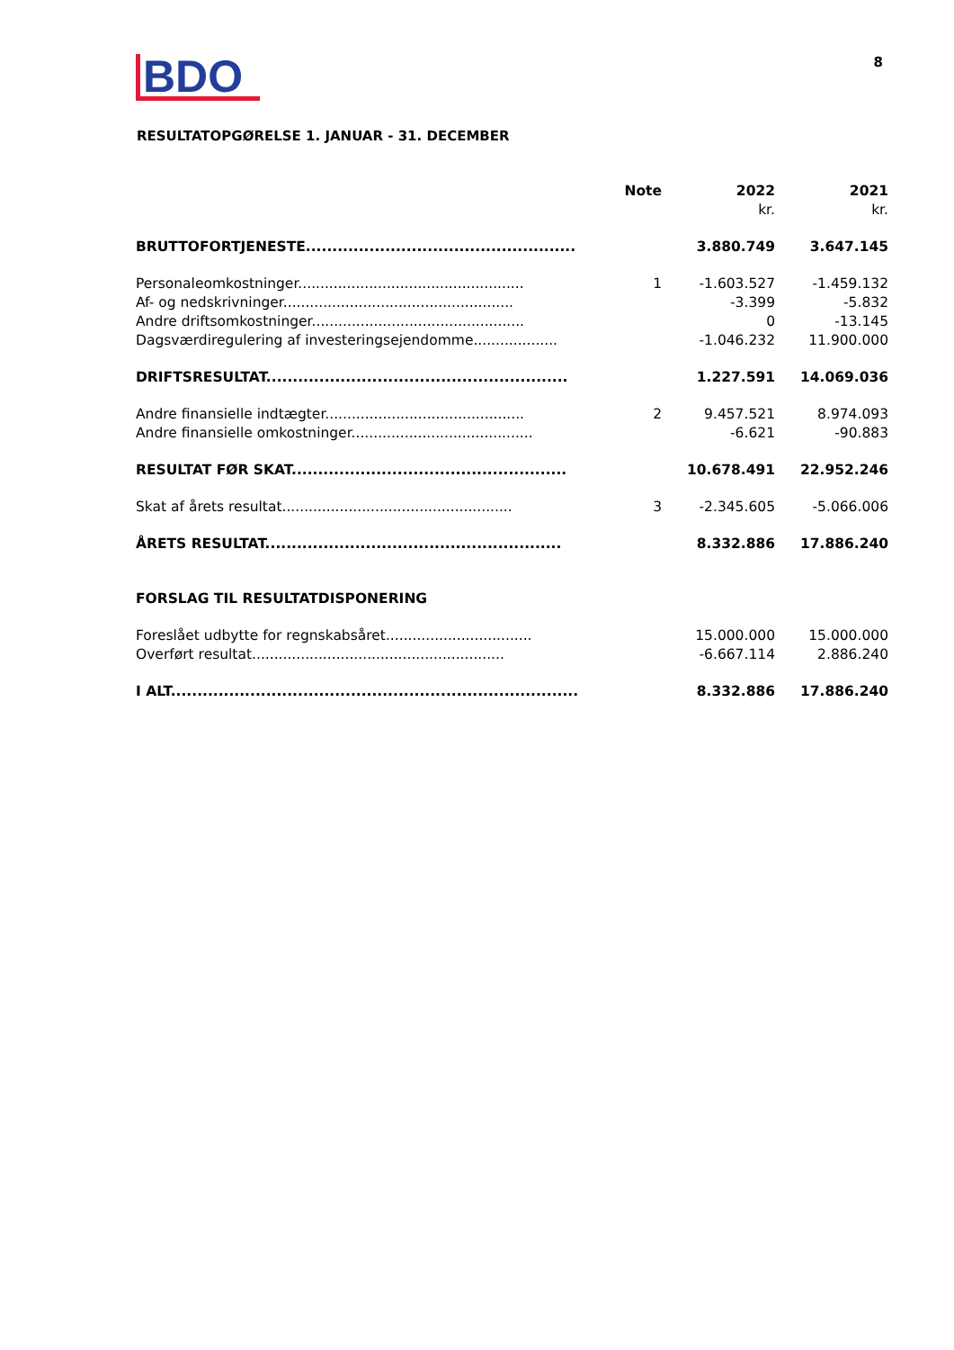BDO
8
RESULTATOPGØRELSE 1. JANUAR - 31. DECEMBER
| | Note | 2022 | 2021 |
| --- | --- | --- | --- |
| | | kr. | kr. |
| BRUTTOFORTJENESTE................................................... | | 3.880.749 | 3.647.145 |
| Personaleomkostninger................................................... | 1 | -1.603.527 | -1.459.132 |
| Af- og nedskrivninger.................................................... | | -3.399 | -5.832 |
| Andre driftsomkostninger................................................ | | 0 | -13.145 |
| Dagsværdiregulering af investeringsejendomme................... | | -1.046.232 | 11.900.000 |
| DRIFTSRESULTAT......................................................... | | 1.227.591 | 14.069.036 |
| Andre finansielle indtægter............................................. | 2 | 9.457.521 | 8.974.093 |
| Andre finansielle omkostninger......................................... | | -6.621 | -90.883 |
| RESULTAT FØR SKAT.................................................... | | 10.678.491 | 22.952.246 |
| Skat af årets resultat.................................................... | 3 | -2.345.605 | -5.066.006 |
| ÅRETS RESULTAT........................................................ | | 8.332.886 | 17.886.240 |
| FORSLAG TIL RESULTATDISPONERING | | | |
| Foreslået udbytte for regnskabsåret................................. | | 15.000.000 | 15.000.000 |
| Overført resultat......................................................... | | -6.667.114 | 2.886.240 |
| I ALT............................................................................. | | 8.332.886 | 17.886.240 |